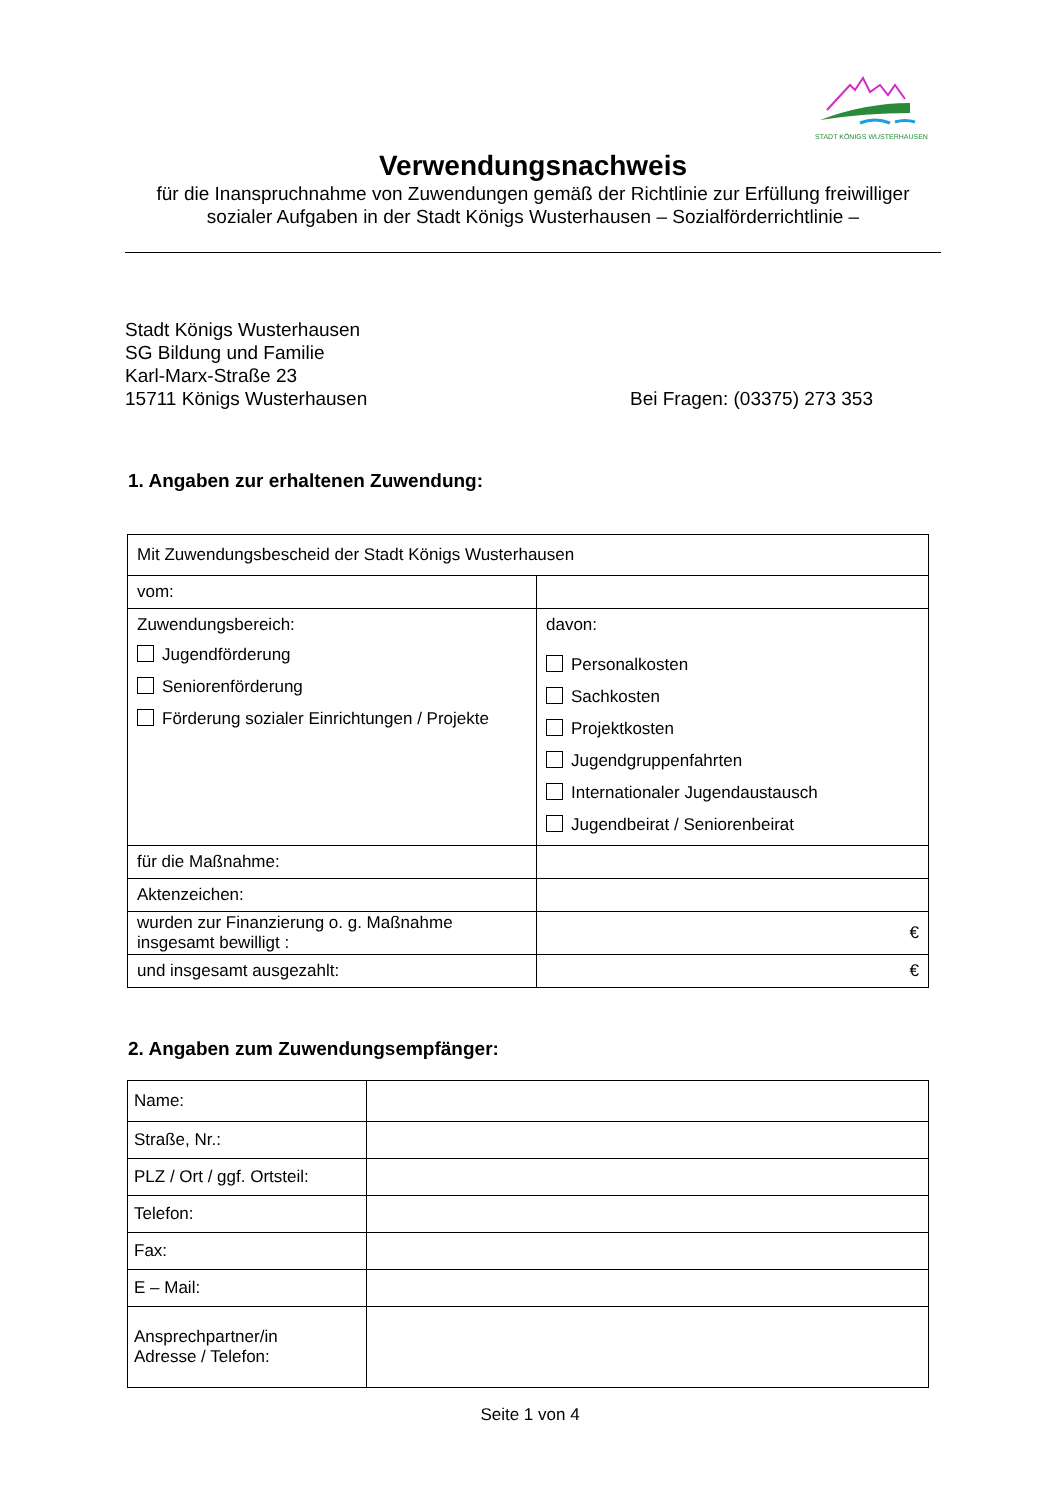STADT KÖNIGS WUSTERHAUSEN
Verwendungsnachweis
für die Inanspruchnahme von Zuwendungen gemäß der Richtlinie zur Erfüllung freiwilliger
sozialer Aufgaben in der Stadt Königs Wusterhausen – Sozialförderrichtlinie –
Stadt Königs Wusterhausen
SG Bildung und Familie
Karl-Marx-Straße 23
15711 Königs Wusterhausen
Bei Fragen: (03375) 273 353
1. Angaben zur erhaltenen Zuwendung:
| Mit Zuwendungsbescheid der Stadt Königs Wusterhausen | |
| vom: | |
| Zuwendungsbereich: Jugendförderung Seniorenförderung Förderung sozialer Einrichtungen / Projekte | davon: Personalkosten Sachkosten Projektkosten Jugendgruppenfahrten Internationaler Jugendaustausch Jugendbeirat / Seniorenbeirat |
| für die Maßnahme: | |
| Aktenzeichen: | |
| wurden zur Finanzierung o. g. Maßnahme insgesamt bewilligt : | € |
| und insgesamt ausgezahlt: | € |
2. Angaben zum Zuwendungsempfänger:
| Name: | |
| Straße, Nr.: | |
| PLZ / Ort / ggf. Ortsteil: | |
| Telefon: | |
| Fax: | |
| E – Mail: | |
| Ansprechpartner/in Adresse / Telefon: | |
Seite 1 von 4